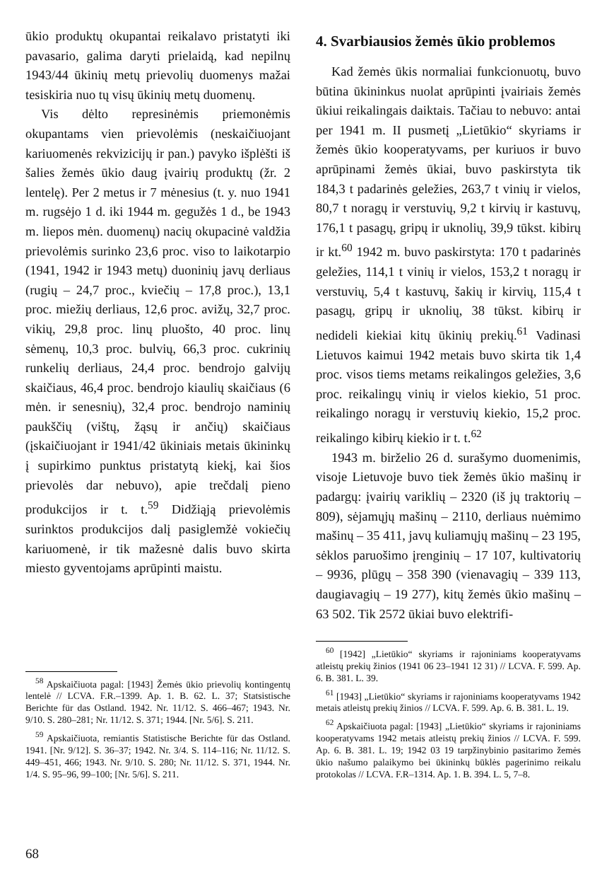ūkio produktų okupantai reikalavo pristatyti iki pavasario, galima daryti prielaidą, kad nepilnų 1943/44 ūkinių metų prievolių duomenys mažai tesiskiria nuo tų visų ūkinių metų duomenų.
Vis dėlto represinėmis priemonėmis okupantams vien prievolėmis (neskaičiuojant kariuomenės rekvizicijų ir pan.) pavyko išplėšti iš šalies žemės ūkio daug įvairių produktų (žr. 2 lentelę). Per 2 metus ir 7 mėnesius (t. y. nuo 1941 m. rugsėjo 1 d. iki 1944 m. gegužės 1 d., be 1943 m. liepos mėn. duomenų) nacių okupacinė valdžia prievolėmis surinko 23,6 proc. viso to laikotarpio (1941, 1942 ir 1943 metų) duoninių javų derliaus (rugių – 24,7 proc., kviečių – 17,8 proc.), 13,1 proc. miežių derliaus, 12,6 proc. avižų, 32,7 proc. vikių, 29,8 proc. linų pluošto, 40 proc. linų sėmenų, 10,3 proc. bulvių, 66,3 proc. cukrinių runkelių derliaus, 24,4 proc. bendrojo galvijų skaičiaus, 46,4 proc. bendrojo kiaulių skaičiaus (6 mėn. ir senesnių), 32,4 proc. bendrojo naminių paukščių (vištų, žąsų ir ančių) skaičiaus (įskaičiuojant ir 1941/42 ūkiniais metais ūkininkų į supirkimo punktus pristatytą kiekį, kai šios prievolės dar nebuvo), apie trečdalį pieno produkcijos ir t. t.<sup>59</sup> Didžiąją prievolėmis surinktos produkcijos dalį pasiglemžė vokiečių kariuomenė, ir tik mažesnė dalis buvo skirta miesto gyventojams aprūpinti maistu.
<sup>58</sup> Apskaičiuota pagal: [1943] Žemės ūkio prievolių kontingentų lentelė // LCVA. F.R.–1399. Ap. 1. B. 62. L. 37; Statsistische Berichte für das Ostland. 1942. Nr. 11/12. S. 466–467; 1943. Nr. 9/10. S. 280–281; Nr. 11/12. S. 371; 1944. [Nr. 5/6]. S. 211.
<sup>59</sup> Apskaičiuota, remiantis Statistische Berichte für das Ostland. 1941. [Nr. 9/12]. S. 36–37; 1942. Nr. 3/4. S. 114–116; Nr. 11/12. S. 449–451, 466; 1943. Nr. 9/10. S. 280; Nr. 11/12. S. 371, 1944. Nr. 1/4. S. 95–96, 99–100; [Nr. 5/6]. S. 211.
4. Svarbiausios žemės ūkio problemos
Kad žemės ūkis normaliai funkcionuotų, buvo būtina ūkininkus nuolat aprūpinti įvairiais žemės ūkiui reikalingais daiktais. Tačiau to nebuvo: antai per 1941 m. II pusmetį „Lietūkio“ skyriams ir žemės ūkio kooperatyvams, per kuriuos ir buvo aprūpinami žemės ūkiai, buvo paskirstyta tik 184,3 t padarinės geležies, 263,7 t vinių ir vielos, 80,7 t noragų ir verstuvių, 9,2 t kirvių ir kastuvų, 176,1 t pasagų, gripų ir uknolių, 39,9 tūkst. kibirų ir kt.<sup>60</sup> 1942 m. buvo paskirstyta: 170 t padarinės geležies, 114,1 t vinių ir vielos, 153,2 t noragų ir verstuvių, 5,4 t kastuvų, šakių ir kirvių, 115,4 t pasagų, gripų ir uknolių, 38 tūkst. kibirų ir nedideli kiekiai kitų ūkinių prekių.<sup>61</sup> Vadinasi Lietuvos kaimui 1942 metais buvo skirta tik 1,4 proc. visos tiems metams reikalingos geležies, 3,6 proc. reikalingų vinių ir vielos kiekio, 51 proc. reikalingo noragų ir verstuvių kiekio, 15,2 proc. reikalingo kibirų kiekio ir t. t.<sup>62</sup>
1943 m. birželio 26 d. surašymo duomenimis, visoje Lietuvoje buvo tiek žemės ūkio mašinų ir padargų: įvairių variklių – 2320 (iš jų traktorių – 809), sėjamųjų mašinų – 2110, derliaus nuėmimo mašinų – 35 411, javų kuliamųjų mašinų – 23 195, sėklos paruošimo įrenginių – 17 107, kultivatorių – 9936, plūgų – 358 390 (vienavagių – 339 113, daugiavagių – 19 277), kitų žemės ūkio mašinų – 63 502. Tik 2572 ūkiai buvo elektrifi-
<sup>60</sup> [1942] „Lietūkio“ skyriams ir rajoniniams kooperatyvams atleistų prekių žinios (1941 06 23–1941 12 31) // LCVA. F. 599. Ap. 6. B. 381. L. 39.
<sup>61</sup> [1943] „Lietūkio“ skyriams ir rajoniniams kooperatyvams 1942 metais atleistų prekių žinios // LCVA. F. 599. Ap. 6. B. 381. L. 19.
<sup>62</sup> Apskaičiuota pagal: [1943] „Lietūkio“ skyriams ir rajoniniams kooperatyvams 1942 metais atleistų prekių žinios // LCVA. F. 599. Ap. 6. B. 381. L. 19; 1942 03 19 tarpžinybinio pasitarimo žemės ūkio našumo palaikymo bei ūkininkų būklės pagerinimo reikalu protokolas // LCVA. F.R–1314. Ap. 1. B. 394. L. 5, 7–8.
68